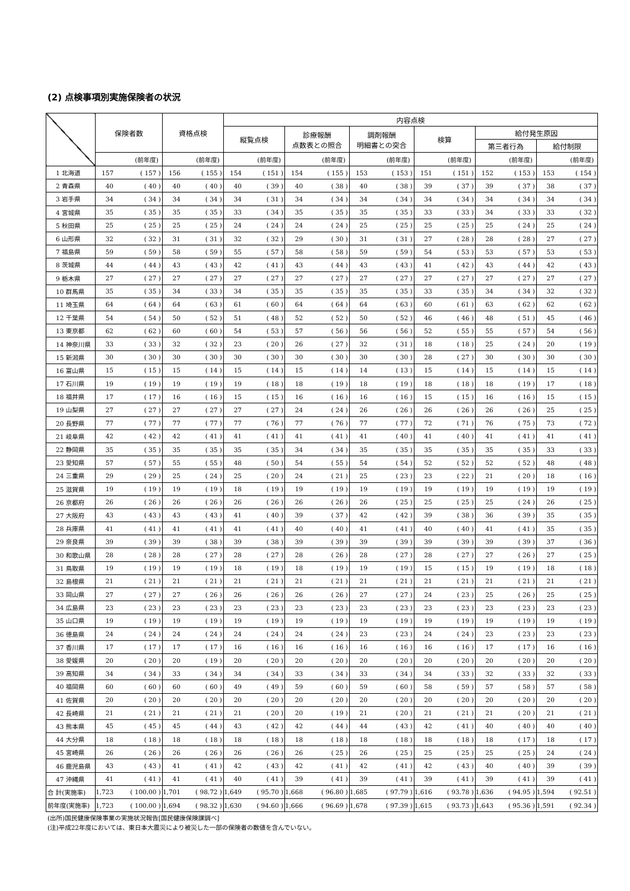(2) 点検事項別実施保険者の状況
| | 保険者数 | | 資格点検 | | 内容点検 | | | | | | | | | | | |
| --- | --- | --- | --- | --- | --- | --- | --- | --- | --- | --- | --- | --- | --- | --- | --- | --- |
| | | | | | 縦覧点検 | | 診療報酬 点数表との照合 | | 調剤報酬 明細書との突合 | | 検算 | | 給付発生原因 | | | |
| | | | | | | | | | | | | | 第三者行為 | | 給付制限 | |
| | (前年度) | | (前年度) | | (前年度) | | (前年度) | | (前年度) | | (前年度) | | (前年度) | | (前年度) | |
| 1 北海道 | 157 | ( 157 ) | 156 | ( 155 ) | 154 | ( 151 ) | 154 | ( 155 ) | 153 | ( 153 ) | 151 | ( 151 ) | 152 | ( 153 ) | 153 | ( 154 ) |
| 2 青森県 | 40 | ( 40 ) | 40 | ( 40 ) | 40 | ( 39 ) | 40 | ( 38 ) | 40 | ( 38 ) | 39 | ( 37 ) | 39 | ( 37 ) | 38 | ( 37 ) |
| 3 岩手県 | 34 | ( 34 ) | 34 | ( 34 ) | 34 | ( 31 ) | 34 | ( 34 ) | 34 | ( 34 ) | 34 | ( 34 ) | 34 | ( 34 ) | 34 | ( 34 ) |
| 4 宮城県 | 35 | ( 35 ) | 35 | ( 35 ) | 33 | ( 34 ) | 35 | ( 35 ) | 35 | ( 35 ) | 33 | ( 33 ) | 34 | ( 33 ) | 33 | ( 32 ) |
| 5 秋田県 | 25 | ( 25 ) | 25 | ( 25 ) | 24 | ( 24 ) | 24 | ( 24 ) | 25 | ( 25 ) | 25 | ( 25 ) | 25 | ( 24 ) | 25 | ( 24 ) |
| 6 山形県 | 32 | ( 32 ) | 31 | ( 31 ) | 32 | ( 32 ) | 29 | ( 30 ) | 31 | ( 31 ) | 27 | ( 28 ) | 28 | ( 28 ) | 27 | ( 27 ) |
| 7 福島県 | 59 | ( 59 ) | 58 | ( 59 ) | 55 | ( 57 ) | 58 | ( 58 ) | 59 | ( 59 ) | 54 | ( 53 ) | 53 | ( 57 ) | 53 | ( 53 ) |
| 8 茨城県 | 44 | ( 44 ) | 43 | ( 43 ) | 42 | ( 41 ) | 43 | ( 44 ) | 43 | ( 43 ) | 41 | ( 42 ) | 43 | ( 44 ) | 42 | ( 43 ) |
| 9 栃木県 | 27 | ( 27 ) | 27 | ( 27 ) | 27 | ( 27 ) | 27 | ( 27 ) | 27 | ( 27 ) | 27 | ( 27 ) | 27 | ( 27 ) | 27 | ( 27 ) |
| 10 群馬県 | 35 | ( 35 ) | 34 | ( 33 ) | 34 | ( 35 ) | 35 | ( 35 ) | 35 | ( 35 ) | 33 | ( 35 ) | 34 | ( 34 ) | 32 | ( 32 ) |
| 11 埼玉県 | 64 | ( 64 ) | 64 | ( 63 ) | 61 | ( 60 ) | 64 | ( 64 ) | 64 | ( 63 ) | 60 | ( 61 ) | 63 | ( 62 ) | 62 | ( 62 ) |
| 12 千葉県 | 54 | ( 54 ) | 50 | ( 52 ) | 51 | ( 48 ) | 52 | ( 52 ) | 50 | ( 52 ) | 46 | ( 46 ) | 48 | ( 51 ) | 45 | ( 46 ) |
| 13 東京都 | 62 | ( 62 ) | 60 | ( 60 ) | 54 | ( 53 ) | 57 | ( 56 ) | 56 | ( 56 ) | 52 | ( 55 ) | 55 | ( 57 ) | 54 | ( 56 ) |
| 14 神奈川県 | 33 | ( 33 ) | 32 | ( 32 ) | 23 | ( 20 ) | 26 | ( 27 ) | 32 | ( 31 ) | 18 | ( 18 ) | 25 | ( 24 ) | 20 | ( 19 ) |
| 15 新潟県 | 30 | ( 30 ) | 30 | ( 30 ) | 30 | ( 30 ) | 30 | ( 30 ) | 30 | ( 30 ) | 28 | ( 27 ) | 30 | ( 30 ) | 30 | ( 30 ) |
| 16 富山県 | 15 | ( 15 ) | 15 | ( 14 ) | 15 | ( 14 ) | 15 | ( 14 ) | 14 | ( 13 ) | 15 | ( 14 ) | 15 | ( 14 ) | 15 | ( 14 ) |
| 17 石川県 | 19 | ( 19 ) | 19 | ( 19 ) | 19 | ( 18 ) | 18 | ( 19 ) | 18 | ( 19 ) | 18 | ( 18 ) | 18 | ( 19 ) | 17 | ( 18 ) |
| 18 福井県 | 17 | ( 17 ) | 16 | ( 16 ) | 15 | ( 15 ) | 16 | ( 16 ) | 16 | ( 16 ) | 15 | ( 15 ) | 16 | ( 16 ) | 15 | ( 15 ) |
| 19 山梨県 | 27 | ( 27 ) | 27 | ( 27 ) | 27 | ( 27 ) | 24 | ( 24 ) | 26 | ( 26 ) | 26 | ( 26 ) | 26 | ( 26 ) | 25 | ( 25 ) |
| 20 長野県 | 77 | ( 77 ) | 77 | ( 77 ) | 77 | ( 76 ) | 77 | ( 76 ) | 77 | ( 77 ) | 72 | ( 71 ) | 76 | ( 75 ) | 73 | ( 72 ) |
| 21 岐阜県 | 42 | ( 42 ) | 42 | ( 41 ) | 41 | ( 41 ) | 41 | ( 41 ) | 41 | ( 40 ) | 41 | ( 40 ) | 41 | ( 41 ) | 41 | ( 41 ) |
| 22 静岡県 | 35 | ( 35 ) | 35 | ( 35 ) | 35 | ( 35 ) | 34 | ( 34 ) | 35 | ( 35 ) | 35 | ( 35 ) | 35 | ( 35 ) | 33 | ( 33 ) |
| 23 愛知県 | 57 | ( 57 ) | 55 | ( 55 ) | 48 | ( 50 ) | 54 | ( 55 ) | 54 | ( 54 ) | 52 | ( 52 ) | 52 | ( 52 ) | 48 | ( 48 ) |
| 24 三重県 | 29 | ( 29 ) | 25 | ( 24 ) | 25 | ( 20 ) | 24 | ( 21 ) | 25 | ( 23 ) | 23 | ( 22 ) | 21 | ( 20 ) | 18 | ( 16 ) |
| 25 滋賀県 | 19 | ( 19 ) | 19 | ( 19 ) | 18 | ( 19 ) | 19 | ( 19 ) | 19 | ( 19 ) | 19 | ( 19 ) | 19 | ( 19 ) | 19 | ( 19 ) |
| 26 京都府 | 26 | ( 26 ) | 26 | ( 26 ) | 26 | ( 26 ) | 26 | ( 26 ) | 26 | ( 25 ) | 25 | ( 25 ) | 25 | ( 24 ) | 26 | ( 25 ) |
| 27 大阪府 | 43 | ( 43 ) | 43 | ( 43 ) | 41 | ( 40 ) | 39 | ( 37 ) | 42 | ( 42 ) | 39 | ( 38 ) | 36 | ( 39 ) | 35 | ( 35 ) |
| 28 兵庫県 | 41 | ( 41 ) | 41 | ( 41 ) | 41 | ( 41 ) | 40 | ( 40 ) | 41 | ( 41 ) | 40 | ( 40 ) | 41 | ( 41 ) | 35 | ( 35 ) |
| 29 奈良県 | 39 | ( 39 ) | 39 | ( 38 ) | 39 | ( 38 ) | 39 | ( 39 ) | 39 | ( 39 ) | 39 | ( 39 ) | 39 | ( 39 ) | 37 | ( 36 ) |
| 30 和歌山県 | 28 | ( 28 ) | 28 | ( 27 ) | 28 | ( 27 ) | 28 | ( 26 ) | 28 | ( 27 ) | 28 | ( 27 ) | 27 | ( 26 ) | 27 | ( 25 ) |
| 31 鳥取県 | 19 | ( 19 ) | 19 | ( 19 ) | 18 | ( 19 ) | 18 | ( 19 ) | 19 | ( 19 ) | 15 | ( 15 ) | 19 | ( 19 ) | 18 | ( 18 ) |
| 32 島根県 | 21 | ( 21 ) | 21 | ( 21 ) | 21 | ( 21 ) | 21 | ( 21 ) | 21 | ( 21 ) | 21 | ( 21 ) | 21 | ( 21 ) | 21 | ( 21 ) |
| 33 岡山県 | 27 | ( 27 ) | 27 | ( 26 ) | 26 | ( 26 ) | 26 | ( 26 ) | 27 | ( 27 ) | 24 | ( 23 ) | 25 | ( 26 ) | 25 | ( 25 ) |
| 34 広島県 | 23 | ( 23 ) | 23 | ( 23 ) | 23 | ( 23 ) | 23 | ( 23 ) | 23 | ( 23 ) | 23 | ( 23 ) | 23 | ( 23 ) | 23 | ( 23 ) |
| 35 山口県 | 19 | ( 19 ) | 19 | ( 19 ) | 19 | ( 19 ) | 19 | ( 19 ) | 19 | ( 19 ) | 19 | ( 19 ) | 19 | ( 19 ) | 19 | ( 19 ) |
| 36 徳島県 | 24 | ( 24 ) | 24 | ( 24 ) | 24 | ( 24 ) | 24 | ( 24 ) | 23 | ( 23 ) | 24 | ( 24 ) | 23 | ( 23 ) | 23 | ( 23 ) |
| 37 香川県 | 17 | ( 17 ) | 17 | ( 17 ) | 16 | ( 16 ) | 16 | ( 16 ) | 16 | ( 16 ) | 16 | ( 16 ) | 17 | ( 17 ) | 16 | ( 16 ) |
| 38 愛媛県 | 20 | ( 20 ) | 20 | ( 19 ) | 20 | ( 20 ) | 20 | ( 20 ) | 20 | ( 20 ) | 20 | ( 20 ) | 20 | ( 20 ) | 20 | ( 20 ) |
| 39 高知県 | 34 | ( 34 ) | 33 | ( 34 ) | 34 | ( 34 ) | 33 | ( 34 ) | 33 | ( 34 ) | 34 | ( 33 ) | 32 | ( 33 ) | 32 | ( 33 ) |
| 40 福岡県 | 60 | ( 60 ) | 60 | ( 60 ) | 49 | ( 49 ) | 59 | ( 60 ) | 59 | ( 60 ) | 58 | ( 59 ) | 57 | ( 58 ) | 57 | ( 58 ) |
| 41 佐賀県 | 20 | ( 20 ) | 20 | ( 20 ) | 20 | ( 20 ) | 20 | ( 20 ) | 20 | ( 20 ) | 20 | ( 20 ) | 20 | ( 20 ) | 20 | ( 20 ) |
| 42 長崎県 | 21 | ( 21 ) | 21 | ( 21 ) | 21 | ( 20 ) | 20 | ( 19 ) | 21 | ( 20 ) | 21 | ( 21 ) | 21 | ( 20 ) | 21 | ( 21 ) |
| 43 熊本県 | 45 | ( 45 ) | 45 | ( 44 ) | 43 | ( 42 ) | 42 | ( 44 ) | 44 | ( 43 ) | 42 | ( 41 ) | 40 | ( 40 ) | 40 | ( 40 ) |
| 44 大分県 | 18 | ( 18 ) | 18 | ( 18 ) | 18 | ( 18 ) | 18 | ( 18 ) | 18 | ( 18 ) | 18 | ( 18 ) | 18 | ( 17 ) | 18 | ( 17 ) |
| 45 宮崎県 | 26 | ( 26 ) | 26 | ( 26 ) | 26 | ( 26 ) | 26 | ( 25 ) | 26 | ( 25 ) | 25 | ( 25 ) | 25 | ( 25 ) | 24 | ( 24 ) |
| 46 鹿児島県 | 43 | ( 43 ) | 41 | ( 41 ) | 42 | ( 43 ) | 42 | ( 41 ) | 42 | ( 41 ) | 42 | ( 43 ) | 40 | ( 40 ) | 39 | ( 39 ) |
| 47 沖縄県 | 41 | ( 41 ) | 41 | ( 41 ) | 40 | ( 41 ) | 39 | ( 41 ) | 39 | ( 41 ) | 39 | ( 41 ) | 39 | ( 41 ) | 39 | ( 41 ) |
| 合 計(実施率) | 1,723 | ( 100.00 ) | 1,701 | ( 98.72 ) | 1,649 | ( 95.70 ) | 1,668 | ( 96.80 ) | 1,685 | ( 97.79 ) | 1,616 | ( 93.78 ) | 1,636 | ( 94.95 ) | 1,594 | ( 92.51 ) |
| 前年度(実施率) | 1,723 | ( 100.00 ) | 1,694 | ( 98.32 ) | 1,630 | ( 94.60 ) | 1,666 | ( 96.69 ) | 1,678 | ( 97.39 ) | 1,615 | ( 93.73 ) | 1,643 | ( 95.36 ) | 1,591 | ( 92.34 ) |
(出所)国民健康保険事業の実施状況報告[国民健康保険課調べ]
(注)平成22年度においては、東日本大震災により被災した一部の保険者の数値を含んでいない。